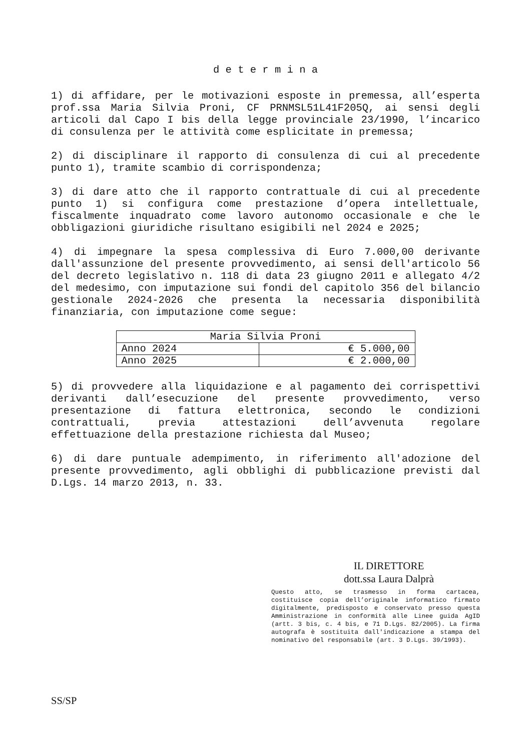d e t e r m i n a
1) di affidare, per le motivazioni esposte in premessa, all’esperta prof.ssa Maria Silvia Proni, CF PRNMSL51L41F205Q, ai sensi degli articoli dal Capo I bis della legge provinciale 23/1990, l’incarico di consulenza per le attività come esplicitate in premessa;
2) di disciplinare il rapporto di consulenza di cui al precedente punto 1), tramite scambio di corrispondenza;
3) di dare atto che il rapporto contrattuale di cui al precedente punto 1) si configura come prestazione d’opera intellettuale, fiscalmente inquadrato come lavoro autonomo occasionale e che le obbligazioni giuridiche risultano esigibili nel 2024 e 2025;
4) di impegnare la spesa complessiva di Euro 7.000,00 derivante dall'assunzione del presente provvedimento, ai sensi dell'articolo 56 del decreto legislativo n. 118 di data 23 giugno 2011 e allegato 4/2 del medesimo, con imputazione sui fondi del capitolo 356 del bilancio gestionale 2024-2026 che presenta la necessaria disponibilità finanziaria, con imputazione come segue:
| Maria Silvia Proni | |
| Anno 2024 | € 5.000,00 |
| Anno 2025 | € 2.000,00 |
5) di provvedere alla liquidazione e al pagamento dei corrispettivi derivanti dall’esecuzione del presente provvedimento, verso presentazione di fattura elettronica, secondo le condizioni contrattuali, previa attestazioni dell’avvenuta regolare effettuazione della prestazione richiesta dal Museo;
6) di dare puntuale adempimento, in riferimento all'adozione del presente provvedimento, agli obblighi di pubblicazione previsti dal D.Lgs. 14 marzo 2013, n. 33.
IL DIRETTORE
dott.ssa Laura Dalprà
Questo atto, se trasmesso in forma cartacea, costituisce copia dell’originale informatico firmato digitalmente, predisposto e conservato presso questa Amministrazione in conformità alle Linee guida AgID (artt. 3 bis, c. 4 bis, e 71 D.Lgs. 82/2005). La firma autografa è sostituita dall'indicazione a stampa del nominativo del responsabile (art. 3 D.Lgs. 39/1993).
SS/SP